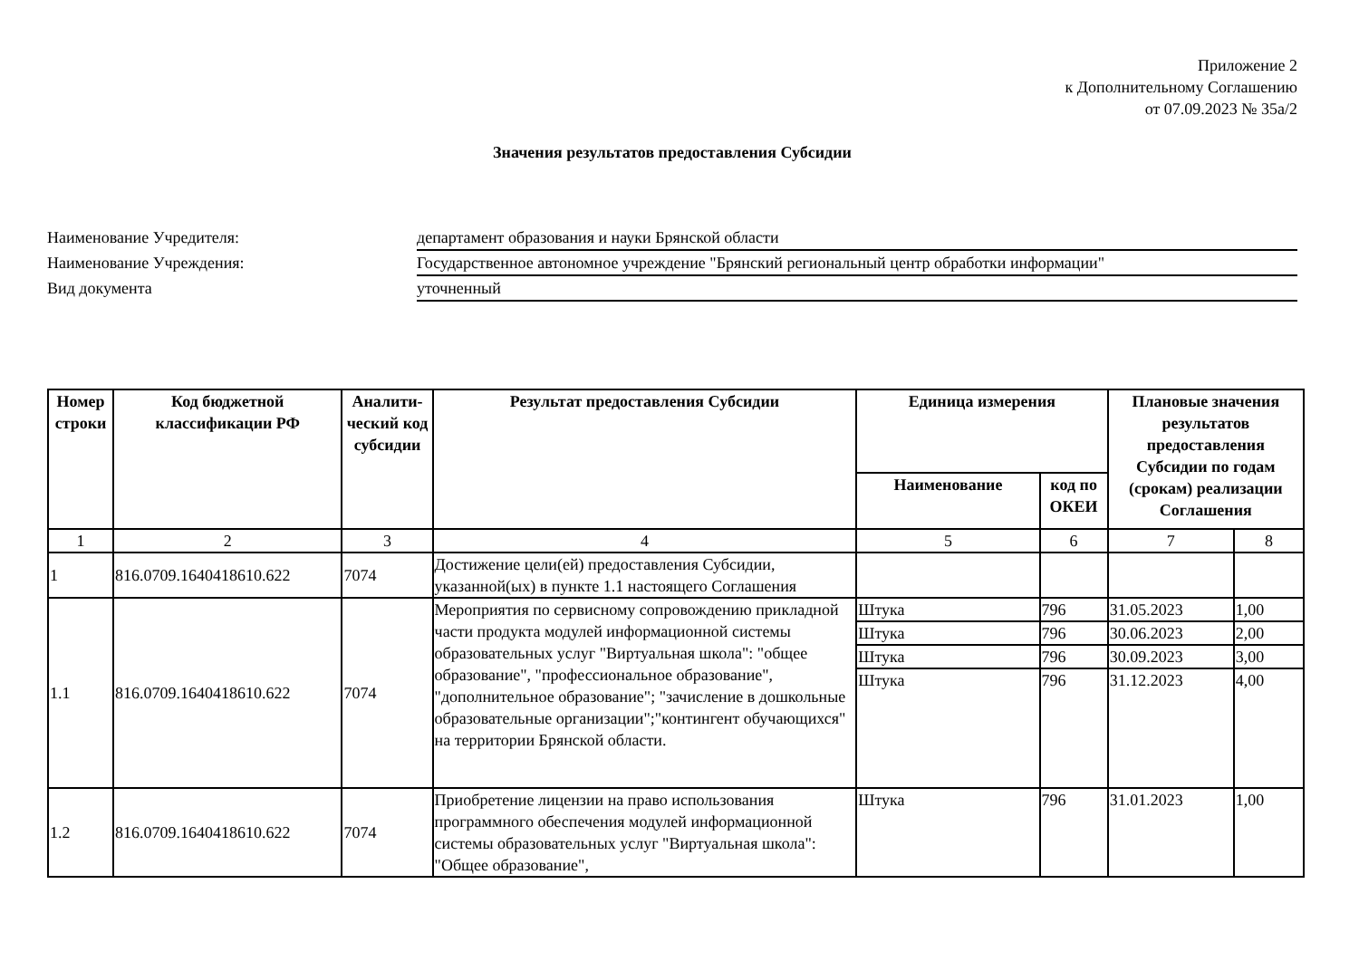Приложение 2
к Дополнительному Соглашению
от 07.09.2023 № 35а/2
Значения результатов предоставления Субсидии
Наименование Учредителя:
департамент образования и науки Брянской области
Наименование Учреждения:
Государственное автономное учреждение "Брянский региональный центр обработки информации"
Вид документа
уточненный
| Номер строки | Код бюджетной классификации РФ | Аналити-ческий код субсидии | Результат предоставления Субсидии | Единица измерения | | Плановые значения результатов предоставления Субсидии по годам (срокам) реализации Соглашения | |
| --- | --- | --- | --- | --- | --- | --- | --- |
| | | | | Наименование | код по ОКЕИ | | |
| 1 | 2 | 3 | 4 | 5 | 6 | 7 | 8 |
| 1 | 816.0709.1640418610.622 | 7074 | Достижение цели(ей) предоставления Субсидии, указанной(ых) в пункте 1.1 настоящего Соглашения | | | | |
| 1.1 | 816.0709.1640418610.622 | 7074 | Мероприятия по сервисному сопровождению прикладной части продукта модулей информационной системы образовательных услуг "Виртуальная школа": "общее образование", "профессиональное образование", "дополнительное образование"; "зачисление в дошкольные образовательные организации";"контингент обучающихся" на территории Брянской области. | Штука | 796 | 31.05.2023 | 1,00 |
| | | | | Штука | 796 | 30.06.2023 | 2,00 |
| | | | | Штука | 796 | 30.09.2023 | 3,00 |
| | | | | Штука | 796 | 31.12.2023 | 4,00 |
| 1.2 | 816.0709.1640418610.622 | 7074 | Приобретение лицензии на право использования программного обеспечения модулей информационной системы образовательных услуг "Виртуальная школа": "Общее образование", | Штука | 796 | 31.01.2023 | 1,00 |